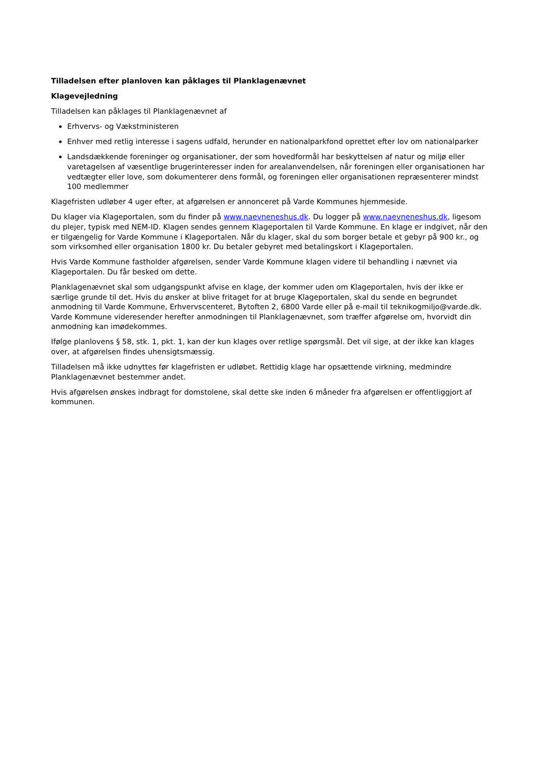Tilladelsen efter planloven kan påklages til Planklagenævnet
Klagevejledning
Tilladelsen kan påklages til Planklagenævnet af
Erhvervs- og Vækstministeren
Enhver med retlig interesse i sagens udfald, herunder en nationalparkfond oprettet efter lov om nationalparker
Landsdækkende foreninger og organisationer, der som hovedformål har beskyttelsen af natur og miljø eller varetagelsen af væsentlige brugerinteresser inden for arealanvendelsen, når foreningen eller organisationen har vedtægter eller love, som dokumenterer dens formål, og foreningen eller organisationen repræsenterer mindst 100 medlemmer
Klagefristen udløber 4 uger efter, at afgørelsen er annonceret på Varde Kommunes hjemmeside.
Du klager via Klageportalen, som du finder på www.naevneneshus.dk. Du logger på www.naevneneshus.dk, ligesom du plejer, typisk med NEM-ID. Klagen sendes gennem Klageportalen til Varde Kommune. En klage er indgivet, når den er tilgængelig for Varde Kommune i Klageportalen. Når du klager, skal du som borger betale et gebyr på 900 kr., og som virksomhed eller organisation 1800 kr. Du betaler gebyret med betalingskort i Klageportalen.
Hvis Varde Kommune fastholder afgørelsen, sender Varde Kommune klagen videre til behandling i nævnet via Klageportalen. Du får besked om dette.
Planklagenævnet skal som udgangspunkt afvise en klage, der kommer uden om Klageportalen, hvis der ikke er særlige grunde til det. Hvis du ønsker at blive fritaget for at bruge Klageportalen, skal du sende en begrundet anmodning til Varde Kommune, Erhvervscenteret, Bytoften 2, 6800 Varde eller på e-mail til teknikogmiljo@varde.dk. Varde Kommune videresender herefter anmodningen til Planklagenævnet, som træffer afgørelse om, hvorvidt din anmodning kan imødekommes.
Ifølge planlovens § 58, stk. 1, pkt. 1, kan der kun klages over retlige spørgsmål. Det vil sige, at der ikke kan klages over, at afgørelsen findes uhensigtsmæssig.
Tilladelsen må ikke udnyttes før klagefristen er udløbet. Rettidig klage har opsættende virkning, medmindre Planklagenævnet bestemmer andet.
Hvis afgørelsen ønskes indbragt for domstolene, skal dette ske inden 6 måneder fra afgørelsen er offentliggjort af kommunen.